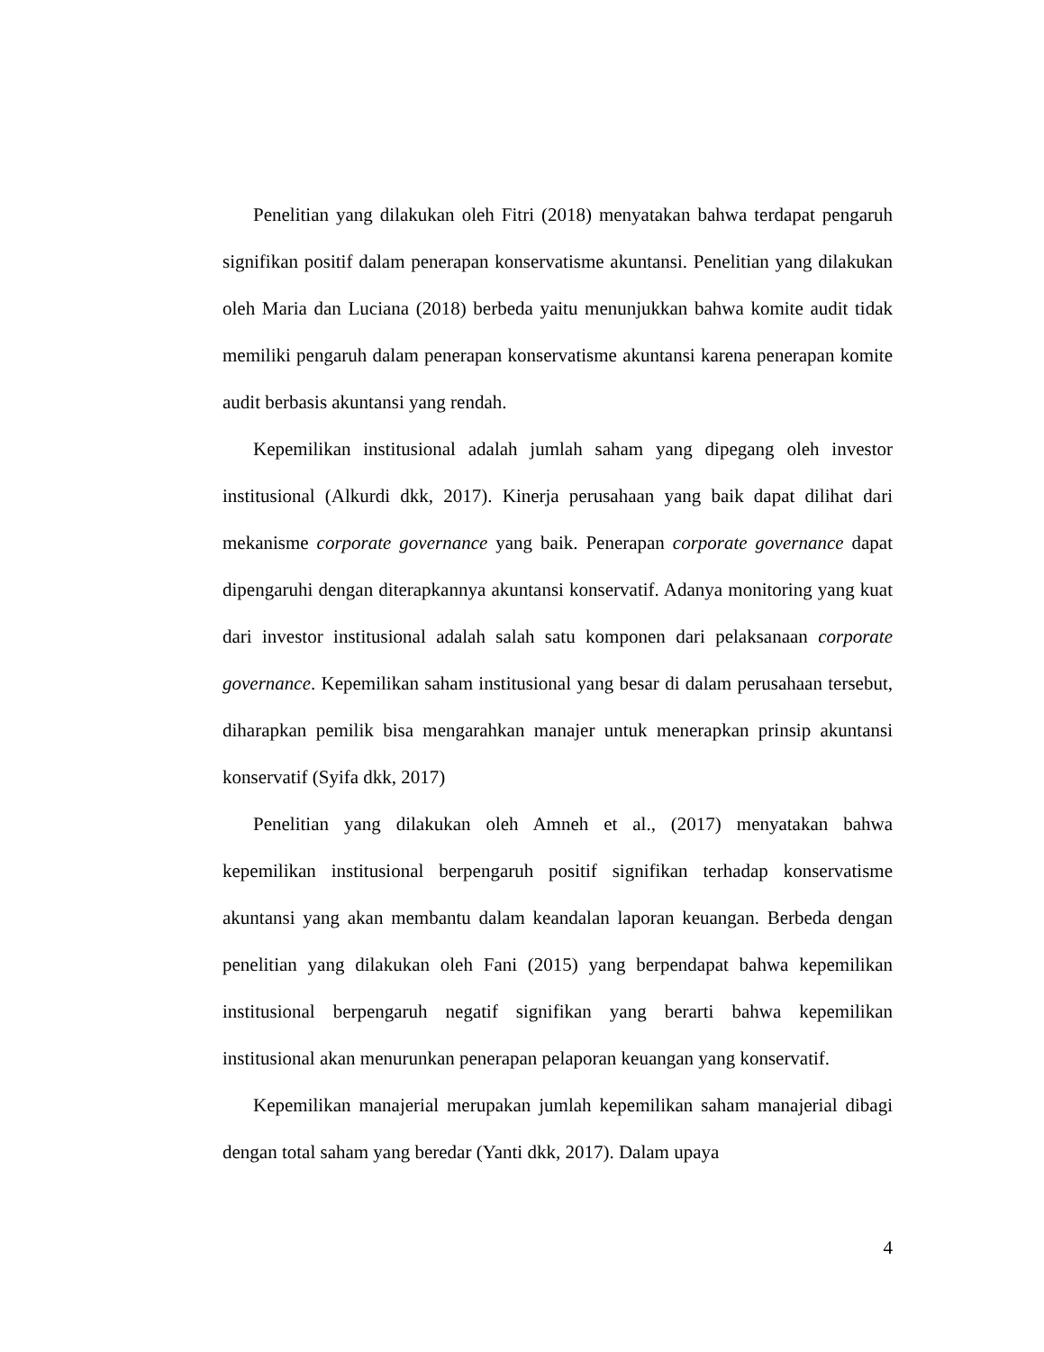Penelitian yang dilakukan oleh Fitri (2018) menyatakan bahwa terdapat pengaruh signifikan positif dalam penerapan konservatisme akuntansi. Penelitian yang dilakukan oleh Maria dan Luciana (2018) berbeda yaitu menunjukkan bahwa komite audit tidak memiliki pengaruh dalam penerapan konservatisme akuntansi karena penerapan komite audit berbasis akuntansi yang rendah.
Kepemilikan institusional adalah jumlah saham yang dipegang oleh investor institusional (Alkurdi dkk, 2017). Kinerja perusahaan yang baik dapat dilihat dari mekanisme corporate governance yang baik. Penerapan corporate governance dapat dipengaruhi dengan diterapkannya akuntansi konservatif. Adanya monitoring yang kuat dari investor institusional adalah salah satu komponen dari pelaksanaan corporate governance. Kepemilikan saham institusional yang besar di dalam perusahaan tersebut, diharapkan pemilik bisa mengarahkan manajer untuk menerapkan prinsip akuntansi konservatif (Syifa dkk, 2017)
Penelitian yang dilakukan oleh Amneh et al., (2017) menyatakan bahwa kepemilikan institusional berpengaruh positif signifikan terhadap konservatisme akuntansi yang akan membantu dalam keandalan laporan keuangan. Berbeda dengan penelitian yang dilakukan oleh Fani (2015) yang berpendapat bahwa kepemilikan institusional berpengaruh negatif signifikan yang berarti bahwa kepemilikan institusional akan menurunkan penerapan pelaporan keuangan yang konservatif.
Kepemilikan manajerial merupakan jumlah kepemilikan saham manajerial dibagi dengan total saham yang beredar (Yanti dkk, 2017). Dalam upaya
4